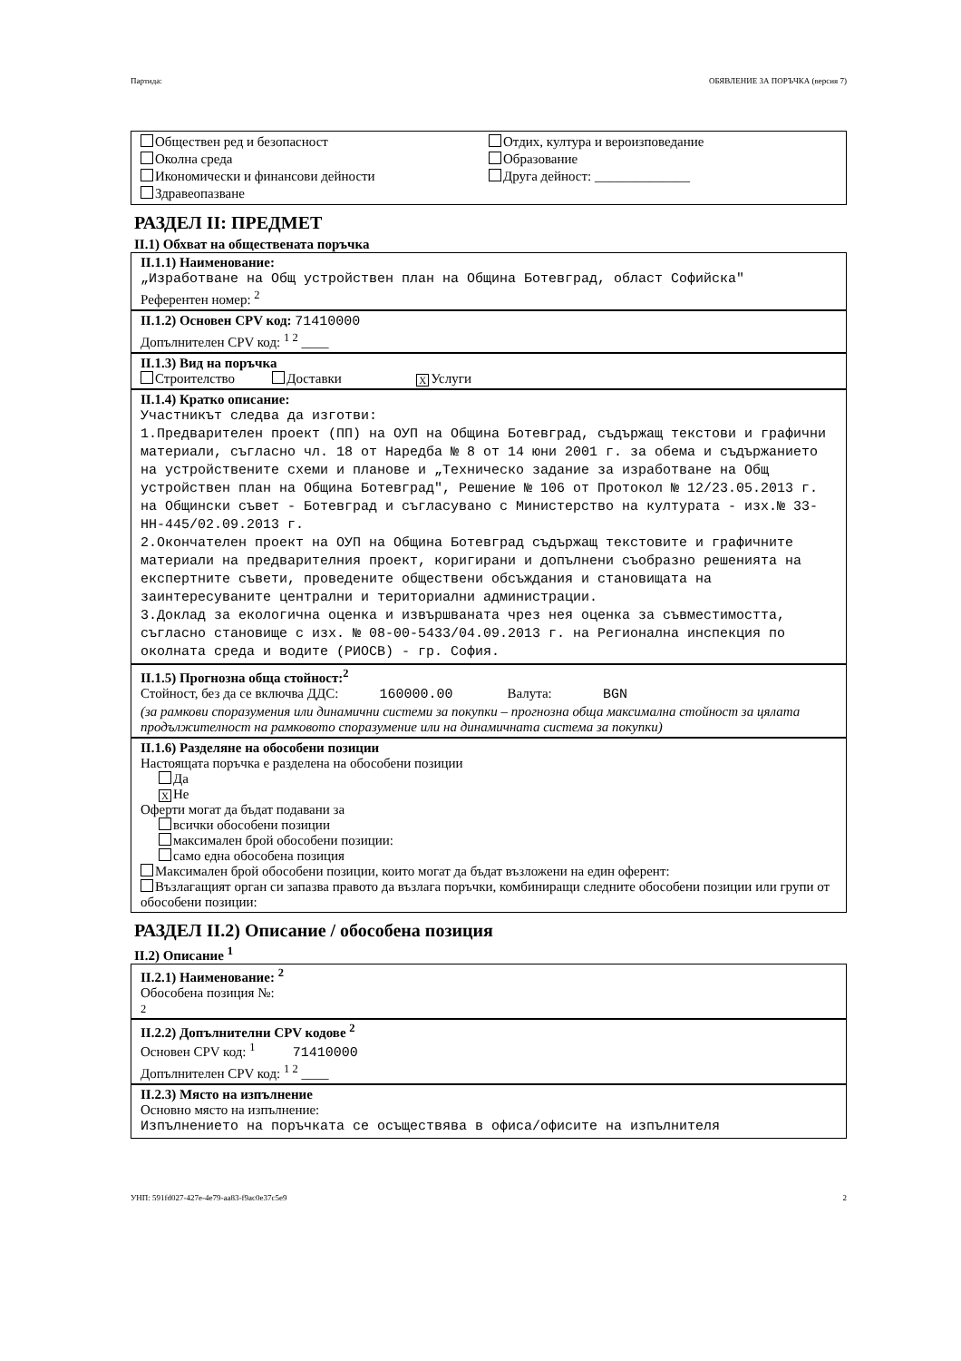Партида: ОБЯВЛЕНИЕ ЗА ПОРЪЧКА (версия 7)
Обществен ред и безопасност
Околна среда
Икономически и финансови дейности
Здравеопазване
Отдих, култура и вероизповедание
Образование
Друга дейност: ______________
РАЗДЕЛ II: ПРЕДМЕТ
II.1) Обхват на обществената поръчка
II.1.1) Наименование:
„Изработване на Общ устройствен план на Община Ботевград, област Софийска"
Референтен номер: <sup>2</sup>
II.1.2) Основен CPV код: 71410000
Допълнителен CPV код: <sup>1 2</sup> ____
II.1.3) Вид на поръчка
Строителство Доставки X Услуги
II.1.4) Кратко описание:
Участникът следва да изготви:
1.Предварителен проект (ПП) на ОУП на Община Ботевград, съдържащ текстови и графични материали, съгласно чл. 18 от Наредба № 8 от 14 юни 2001 г. за обема и съдържанието на устройствените схеми и планове и „Техническо задание за изработване на Общ устройствен план на Община Ботевград", Решение № 106 от Протокол № 12/23.05.2013 г. на Общински съвет - Ботевград и съгласувано с Министерство на културата - изх.№ 33-НН-445/02.09.2013 г.
2.Окончателен проект на ОУП на Община Ботевград съдържащ текстовите и графичните материали на предварителния проект, коригирани и допълнени съобразно решенията на експертните съвети, проведените обществени обсъждания и становищата на заинтересуваните централни и териториални администрации.
3.Доклад за екологична оценка и извършваната чрез нея оценка за съвместимостта, съгласно становище с изх. № 08-00-5433/04.09.2013 г. на Регионална инспекция по околната среда и водите (РИОСВ) - гр. София.
II.1.5) Прогнозна обща стойност:<sup>2</sup>
Стойност, без да се включва ДДС: 160000.00 Валута: BGN
(за рамкови споразумения или динамични системи за покупки – прогнозна обща максимална стойност за цялата продължителност на рамковото споразумение или на динамичната система за покупки)
II.1.6) Разделяне на обособени позиции
Настоящата поръчка е разделена на обособени позиции
Да
X Не
Оферти могат да бъдат подавани за
всички обособени позиции
максимален брой обособени позиции:
само една обособена позиция
Максимален брой обособени позиции, които могат да бъдат възложени на един оферент:
Възлагащият орган си запазва правото да възлага поръчки, комбиниращи следните обособени позиции или групи от обособени позиции:
РАЗДЕЛ II.2) Описание / обособена позиция
II.2) Описание <sup>1</sup>
II.2.1) Наименование: <sup>2</sup>
Обособена позиция №:
2
II.2.2) Допълнителни CPV кодове <sup>2</sup>
Основен CPV код: <sup>1</sup> 71410000
Допълнителен CPV код: <sup>1 2</sup> ____
II.2.3) Място на изпълнение
Основно място на изпълнение:
Изпълнението на поръчката се осъществява в офиса/офисите на изпълнителя
УНП: 591fd027-427e-4e79-aa83-f9ac0e37c5e9 2